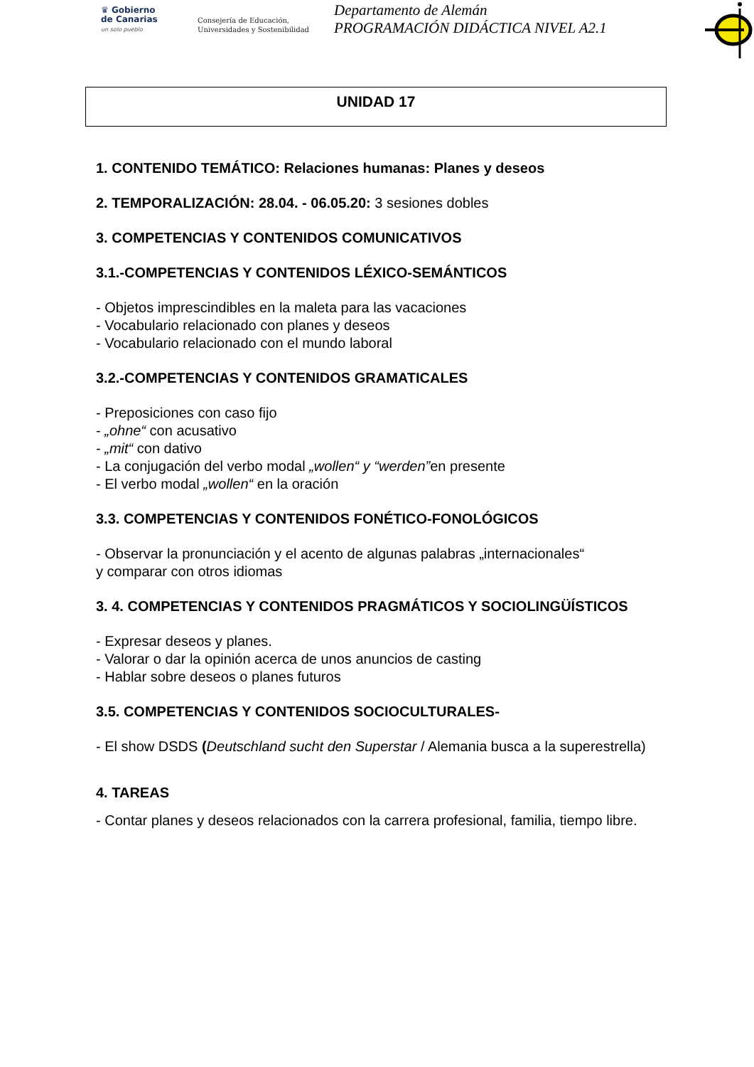♛ Gobierno
de Canarias
un solo pueblo
Consejería de Educación,
Universidades y Sostenibilidad
Departamento de Alemán
PROGRAMACIÓN DIDÁCTICA NIVEL A2.1
UNIDAD 17
1. CONTENIDO TEMÁTICO: Relaciones humanas: Planes y deseos
2. TEMPORALIZACIÓN: 28.04. - 06.05.20: 3 sesiones dobles
3. COMPETENCIAS Y CONTENIDOS COMUNICATIVOS
3.1.-COMPETENCIAS Y CONTENIDOS LÉXICO-SEMÁNTICOS
- Objetos imprescindibles en la maleta para las vacaciones
- Vocabulario relacionado con planes y deseos
- Vocabulario relacionado con el mundo laboral
3.2.-COMPETENCIAS Y CONTENIDOS GRAMATICALES
- Preposiciones con caso fijo
- „ohne“ con acusativo
- „mit“ con dativo
- La conjugación del verbo modal „wollen“ y “werden”en presente
- El verbo modal „wollen“ en la oración
3.3. COMPETENCIAS Y CONTENIDOS FONÉTICO-FONOLÓGICOS
- Observar la pronunciación y el acento de algunas palabras „internacionales“
y comparar con otros idiomas
3. 4. COMPETENCIAS Y CONTENIDOS PRAGMÁTICOS Y SOCIOLINGÜÍSTICOS
- Expresar deseos y planes.
- Valorar o dar la opinión acerca de unos anuncios de casting
- Hablar sobre deseos o planes futuros
3.5. COMPETENCIAS Y CONTENIDOS SOCIOCULTURALES-
- El show DSDS (Deutschland sucht den Superstar / Alemania busca a la superestrella)
4. TAREAS
- Contar planes y deseos relacionados con la carrera profesional, familia, tiempo libre.